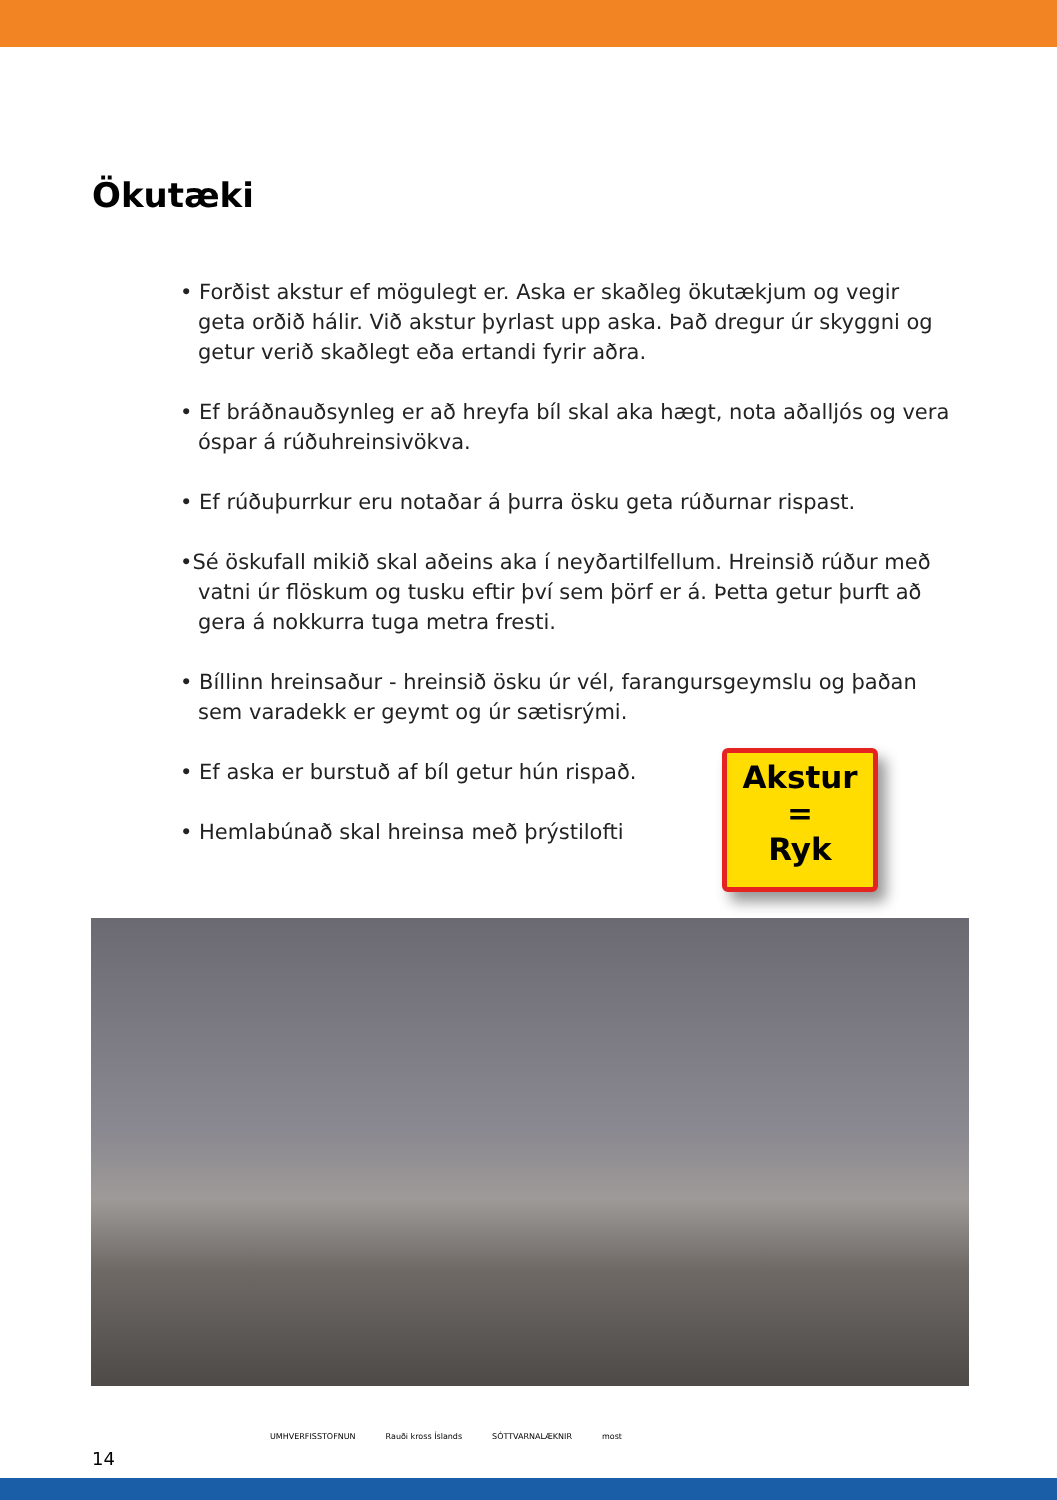Ökutæki
• Forðist akstur ef mögulegt er. Aska er skaðleg ökutækjum og vegir geta orðið hálir. Við akstur þyrlast upp aska. Það dregur úr skyggni og getur verið skaðlegt eða ertandi fyrir aðra.
• Ef bráðnauðsynleg er að hreyfa bíl skal aka hægt, nota aðalljós og vera óspar á rúðuhreinsivökva.
• Ef rúðuþurrkur eru notaðar á þurra ösku geta rúðurnar rispast.
•Sé öskufall mikið skal aðeins aka í neyðartilfellum. Hreinsið rúður með vatni úr flöskum og tusku eftir því sem þörf er á. Þetta getur þurft að gera á nokkurra tuga metra fresti.
• Bíllinn hreinsaður - hreinsið ösku úr vél, farangursgeymslu og þaðan sem varadekk er geymt og úr sætisrými.
• Ef aska er burstuð af bíl getur hún rispað.
• Hemlabúnað skal hreinsa með þrýstilofti
Akstur
=
Ryk
14
UMHVERFISSTOFNUN Rauði kross Íslands SÓTTVARNALÆKNIR most